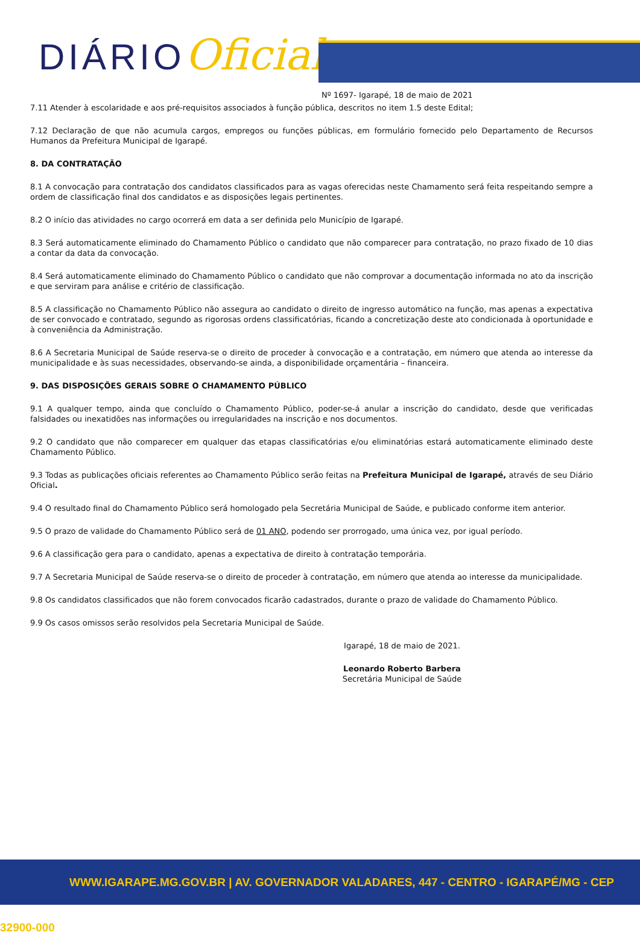DIÁRIOOficial
Nº 1697- Igarapé, 18 de maio de 2021
7.11 Atender à escolaridade e aos pré-requisitos associados à função pública, descritos no item 1.5 deste Edital;
7.12 Declaração de que não acumula cargos, empregos ou funções públicas, em formulário fornecido pelo Departamento de Recursos Humanos da Prefeitura Municipal de Igarapé.
8. DA CONTRATAÇÃO
8.1 A convocação para contratação dos candidatos classificados para as vagas oferecidas neste Chamamento será feita respeitando sempre a ordem de classificação final dos candidatos e as disposições legais pertinentes.
8.2 O início das atividades no cargo ocorrerá em data a ser definida pelo Município de Igarapé.
8.3 Será automaticamente eliminado do Chamamento Público o candidato que não comparecer para contratação, no prazo fixado de 10 dias a contar da data da convocação.
8.4 Será automaticamente eliminado do Chamamento Público o candidato que não comprovar a documentação informada no ato da inscrição e que serviram para análise e critério de classificação.
8.5 A classificação no Chamamento Público não assegura ao candidato o direito de ingresso automático na função, mas apenas a expectativa de ser convocado e contratado, segundo as rigorosas ordens classificatórias, ficando a concretização deste ato condicionada à oportunidade e à conveniência da Administração.
8.6 A Secretaria Municipal de Saúde reserva-se o direito de proceder à convocação e a contratação, em número que atenda ao interesse da municipalidade e às suas necessidades, observando-se ainda, a disponibilidade orçamentária – financeira.
9. DAS DISPOSIÇÕES GERAIS SOBRE O CHAMAMENTO PÚBLICO
9.1 A qualquer tempo, ainda que concluído o Chamamento Público, poder-se-á anular a inscrição do candidato, desde que verificadas falsidades ou inexatidões nas informações ou irregularidades na inscrição e nos documentos.
9.2 O candidato que não comparecer em qualquer das etapas classificatórias e/ou eliminatórias estará automaticamente eliminado deste Chamamento Público.
9.3 Todas as publicações oficiais referentes ao Chamamento Público serão feitas na Prefeitura Municipal de Igarapé, através de seu Diário Oficial.
9.4 O resultado final do Chamamento Público será homologado pela Secretária Municipal de Saúde, e publicado conforme item anterior.
9.5 O prazo de validade do Chamamento Público será de 01 ANO, podendo ser prorrogado, uma única vez, por igual período.
9.6 A classificação gera para o candidato, apenas a expectativa de direito à contratação temporária.
9.7 A Secretaria Municipal de Saúde reserva-se o direito de proceder à contratação, em número que atenda ao interesse da municipalidade.
9.8 Os candidatos classificados que não forem convocados ficarão cadastrados, durante o prazo de validade do Chamamento Público.
9.9 Os casos omissos serão resolvidos pela Secretaria Municipal de Saúde.
Igarapé, 18 de maio de 2021.
Leonardo Roberto Barbera
Secretária Municipal de Saúde
WWW.IGARAPE.MG.GOV.BR | AV. GOVERNADOR VALADARES, 447 - CENTRO - IGARAPÉ/MG - CEP 32900-000